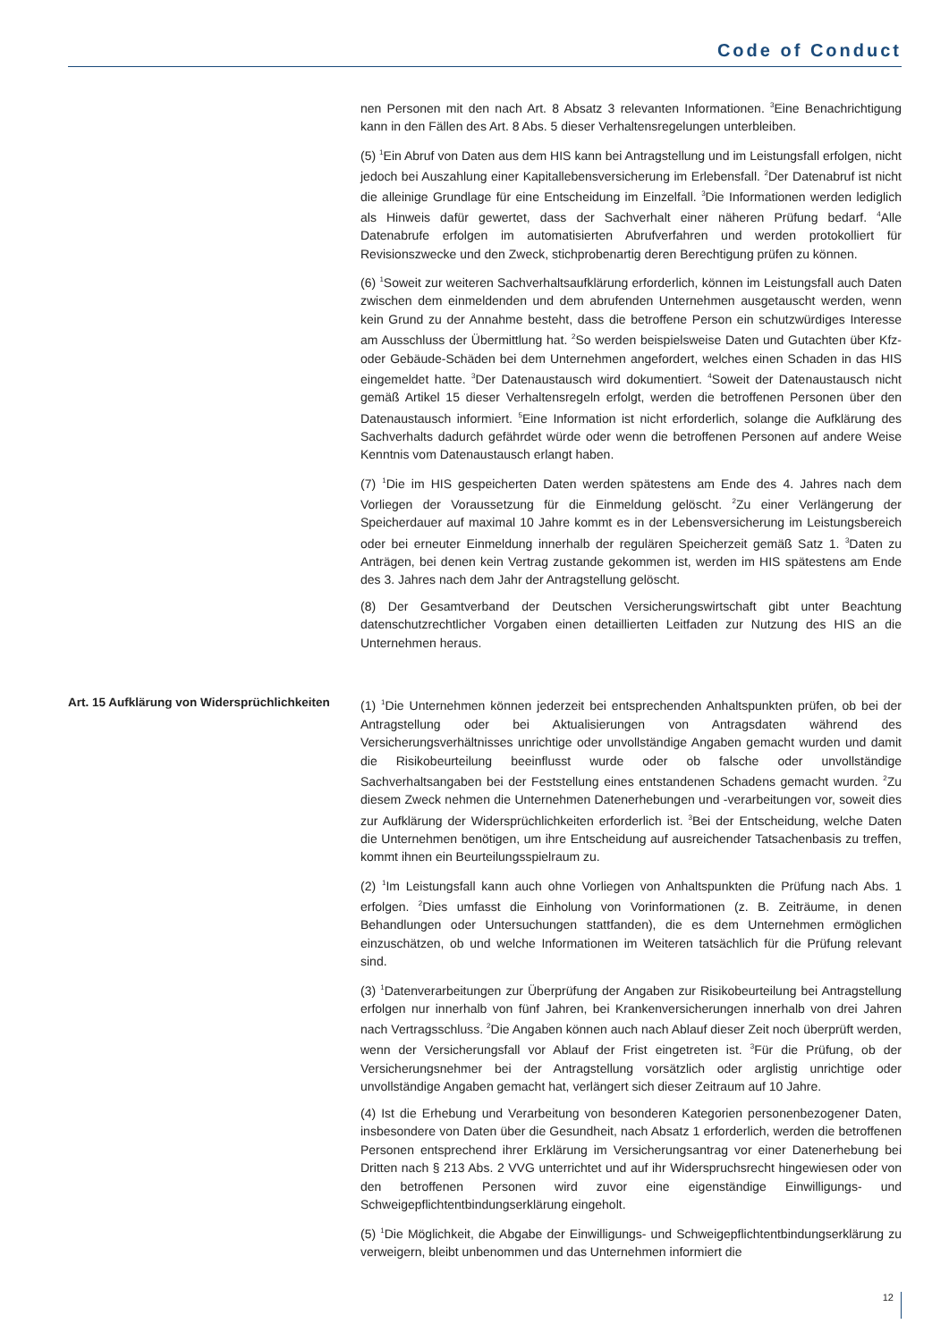Code of Conduct
nen Personen mit den nach Art. 8 Absatz 3 relevanten Informationen. <sup>3</sup>Eine Benachrichtigung kann in den Fällen des Art. 8 Abs. 5 dieser Verhaltensregelungen unterbleiben.
(5) <sup>1</sup>Ein Abruf von Daten aus dem HIS kann bei Antragstellung und im Leistungsfall erfolgen, nicht jedoch bei Auszahlung einer Kapitallebensversicherung im Erlebensfall. <sup>2</sup>Der Datenabruf ist nicht die alleinige Grundlage für eine Entscheidung im Einzelfall. <sup>3</sup>Die Informationen werden lediglich als Hinweis dafür gewertet, dass der Sachverhalt einer näheren Prüfung bedarf. <sup>4</sup>Alle Datenabrufe erfolgen im automatisierten Abrufverfahren und werden protokolliert für Revisionszwecke und den Zweck, stichprobenartig deren Berechtigung prüfen zu können.
(6) <sup>1</sup>Soweit zur weiteren Sachverhaltsaufklärung erforderlich, können im Leistungsfall auch Daten zwischen dem einmeldenden und dem abrufenden Unternehmen ausgetauscht werden, wenn kein Grund zu der Annahme besteht, dass die betroffene Person ein schutzwürdiges Interesse am Ausschluss der Übermittlung hat. <sup>2</sup>So werden beispielsweise Daten und Gutachten über Kfz- oder Gebäude-Schäden bei dem Unternehmen angefordert, welches einen Schaden in das HIS eingemeldet hatte. <sup>3</sup>Der Datenaustausch wird dokumentiert. <sup>4</sup>Soweit der Datenaustausch nicht gemäß Artikel 15 dieser Verhaltensregeln erfolgt, werden die betroffenen Personen über den Datenaustausch informiert. <sup>5</sup>Eine Information ist nicht erforderlich, solange die Aufklärung des Sachverhalts dadurch gefährdet würde oder wenn die betroffenen Personen auf andere Weise Kenntnis vom Datenaustausch erlangt haben.
(7) <sup>1</sup>Die im HIS gespeicherten Daten werden spätestens am Ende des 4. Jahres nach dem Vorliegen der Voraussetzung für die Einmeldung gelöscht. <sup>2</sup>Zu einer Verlängerung der Speicherdauer auf maximal 10 Jahre kommt es in der Lebensversicherung im Leistungsbereich oder bei erneuter Einmeldung innerhalb der regulären Speicherzeit gemäß Satz 1. <sup>3</sup>Daten zu Anträgen, bei denen kein Vertrag zustande gekommen ist, werden im HIS spätestens am Ende des 3. Jahres nach dem Jahr der Antragstellung gelöscht.
(8) Der Gesamtverband der Deutschen Versicherungswirtschaft gibt unter Beachtung datenschutzrechtlicher Vorgaben einen detaillierten Leitfaden zur Nutzung des HIS an die Unternehmen heraus.
Art. 15 Aufklärung von Widersprüchlichkeiten
(1) <sup>1</sup>Die Unternehmen können jederzeit bei entsprechenden Anhaltspunkten prüfen, ob bei der Antragstellung oder bei Aktualisierungen von Antragsdaten während des Versicherungsverhältnisses unrichtige oder unvollständige Angaben gemacht wurden und damit die Risikobeurteilung beeinflusst wurde oder ob falsche oder unvollständige Sachverhaltsangaben bei der Feststellung eines entstandenen Schadens gemacht wurden. <sup>2</sup>Zu diesem Zweck nehmen die Unternehmen Datenerhebungen und -verarbeitungen vor, soweit dies zur Aufklärung der Widersprüchlichkeiten erforderlich ist. <sup>3</sup>Bei der Entscheidung, welche Daten die Unternehmen benötigen, um ihre Entscheidung auf ausreichender Tatsachenbasis zu treffen, kommt ihnen ein Beurteilungsspielraum zu.
(2) <sup>1</sup>Im Leistungsfall kann auch ohne Vorliegen von Anhaltspunkten die Prüfung nach Abs. 1 erfolgen. <sup>2</sup>Dies umfasst die Einholung von Vorinformationen (z. B. Zeiträume, in denen Behandlungen oder Untersuchungen stattfanden), die es dem Unternehmen ermöglichen einzuschätzen, ob und welche Informationen im Weiteren tatsächlich für die Prüfung relevant sind.
(3) <sup>1</sup>Datenverarbeitungen zur Überprüfung der Angaben zur Risikobeurteilung bei Antragstellung erfolgen nur innerhalb von fünf Jahren, bei Krankenversicherungen innerhalb von drei Jahren nach Vertragsschluss. <sup>2</sup>Die Angaben können auch nach Ablauf dieser Zeit noch überprüft werden, wenn der Versicherungsfall vor Ablauf der Frist eingetreten ist. <sup>3</sup>Für die Prüfung, ob der Versicherungsnehmer bei der Antragstellung vorsätzlich oder arglistig unrichtige oder unvollständige Angaben gemacht hat, verlängert sich dieser Zeitraum auf 10 Jahre.
(4) Ist die Erhebung und Verarbeitung von besonderen Kategorien personenbezogener Daten, insbesondere von Daten über die Gesundheit, nach Absatz 1 erforderlich, werden die betroffenen Personen entsprechend ihrer Erklärung im Versicherungsantrag vor einer Datenerhebung bei Dritten nach § 213 Abs. 2 VVG unterrichtet und auf ihr Widerspruchsrecht hingewiesen oder von den betroffenen Personen wird zuvor eine eigenständige Einwilligungs- und Schweigepflichtentbindungserklärung eingeholt.
(5) <sup>1</sup>Die Möglichkeit, die Abgabe der Einwilligungs- und Schweigepflichtentbindungserklärung zu verweigern, bleibt unbenommen und das Unternehmen informiert die
12